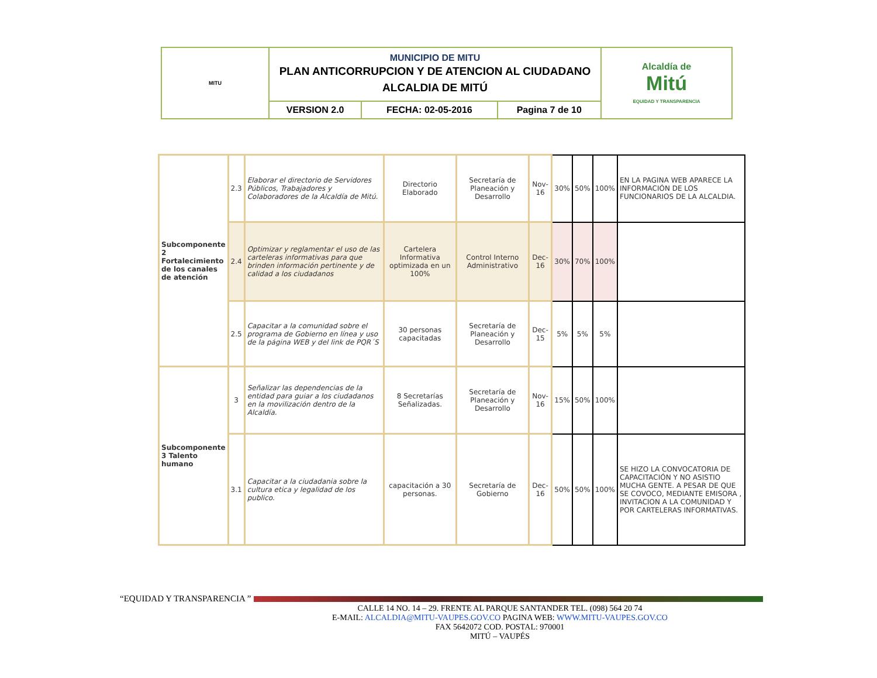| MITU | MUNICIPIO DE MITU PLAN ANTICORRUPCION Y DE ATENCION AL CIUDADANO ALCALDIA DE MITÚ | | | Alcaldía de Mitú EQUIDAD Y TRANSPARENCIA |
| | VERSION 2.0 | FECHA: 02-05-2016 | Pagina 7 de 10 | |
| Subcomponente 2 Fortalecimiento de los canales de atención | 2.3 | Elaborar el directorio de Servidores Públicos, Trabajadores y Colaboradores de la Alcaldía de Mitú. | Directorio Elaborado | Secretaría de Planeación y Desarrollo | Nov-16 | 30% | 50% | 100% | EN LA PAGINA WEB APARECE LA INFORMACIÓN DE LOS FUNCIONARIOS DE LA ALCALDIA. |
| | 2.4 | Optimizar y reglamentar el uso de las carteleras informativas para que brinden información pertinente y de calidad a los ciudadanos | Cartelera Informativa optimizada en un 100% | Control Interno Administrativo | Dec-16 | 30% | 70% | 100% | |
| | 2.5 | Capacitar a la comunidad sobre el programa de Gobierno en línea y uso de la página WEB y del link de PQR´S | 30 personas capacitadas | Secretaría de Planeación y Desarrollo | Dec-15 | 5% | 5% | 5% | |
| Subcomponente 3 Talento humano | 3 | Señalizar las dependencias de la entidad para guiar a los ciudadanos en la movilización dentro de la Alcaldía. | 8 Secretarías Señalizadas. | Secretaría de Planeación y Desarrollo | Nov-16 | 15% | 50% | 100% | |
| | 3.1 | Capacitar a la ciudadania sobre la cultura etica y legalidad de los publico. | capacitación a 30 personas. | Secretaría de Gobierno | Dec-16 | 50% | 50% | 100% | SE HIZO LA CONVOCATORIA DE CAPACITACIÓN Y NO ASISTIO MUCHA GENTE. A PESAR DE QUE SE COVOCO, MEDIANTE EMISORA , INVITACION A LA COMUNIDAD Y POR CARTELERAS INFORMATIVAS. |
“EQUIDAD Y TRANSPARENCIA ”
CALLE 14 NO. 14 – 29. FRENTE AL PARQUE SANTANDER TEL. (098) 564 20 74
E-MAIL: ALCALDIA@MITU-VAUPES.GOV.CO PAGINA WEB: WWW.MITU-VAUPES.GOV.CO
FAX 5642072 COD. POSTAL: 970001
MITÚ – VAUPÉS